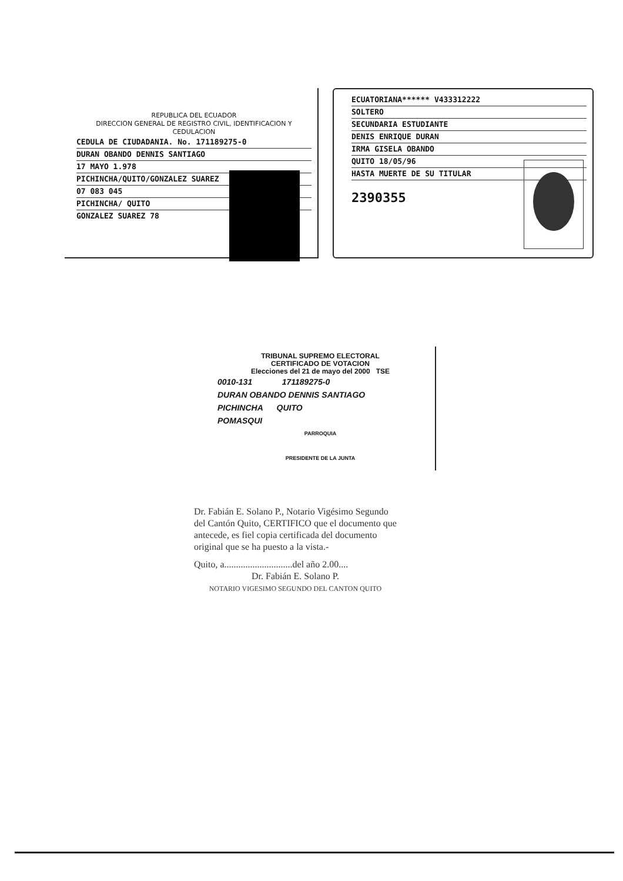REPUBLICA DEL ECUADOR
DIRECCION GENERAL DE REGISTRO CIVIL, IDENTIFICACION Y CEDULACION
CEDULA DE CIUDADANIA. No. 171189275-0
DURAN OBANDO DENNIS SANTIAGO
17 MAYO 1.978
PICHINCHA/QUITO/GONZALEZ SUAREZ
07 083 045
PICHINCHA/ QUITO
GONZALEZ SUAREZ 78
ECUATORIANA****** V433312222
SOLTERO
SECUNDARIA ESTUDIANTE
DENIS ENRIQUE DURAN
IRMA GISELA OBANDO
QUITO 18/05/96
HASTA MUERTE DE SU TITULAR
2390355
TRIBUNAL SUPREMO ELECTORAL
CERTIFICADO DE VOTACION
Elecciones del 21 de mayo del 2000 TSE
0010-131 171189275-0
DURAN OBANDO DENNIS SANTIAGO
PICHINCHA QUITO
POMASQUI
PARROQUIA
PRESIDENTE DE LA JUNTA
Dr. Fabián E. Solano P., Notario Vigésimo Segundo del Cantón Quito, CERTIFICO que el documento que antecede, es fiel copia certificada del documento original que se ha puesto a la vista.-
Quito, a.............................del año 2.00....
Dr. Fabián E. Solano P.
NOTARIO VIGESIMO SEGUNDO DEL CANTON QUITO